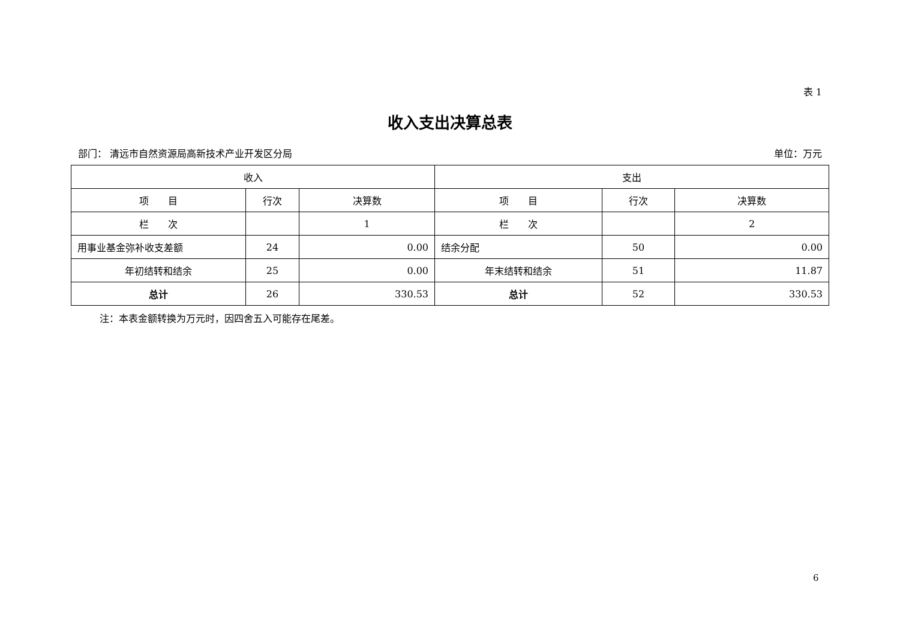表 1
收入支出决算总表
部门： 清远市自然资源局高新技术产业开发区分局 单位：万元
| 收入 | | | 支出 | | |
| --- | --- | --- | --- | --- | --- |
| 项 目 | 行次 | 决算数 | 项 目 | 行次 | 决算数 |
| 栏 次 | | 1 | 栏 次 | | 2 |
| 用事业基金弥补收支差额 | 24 | 0.00 | 结余分配 | 50 | 0.00 |
| 年初结转和结余 | 25 | 0.00 | 年末结转和结余 | 51 | 11.87 |
| 总计 | 26 | 330.53 | 总计 | 52 | 330.53 |
注：本表金额转换为万元时，因四舍五入可能存在尾差。
6